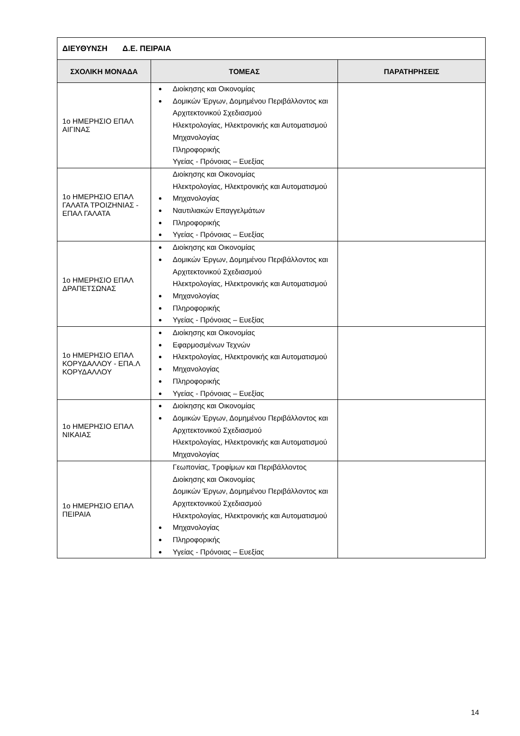| ΔΙΕΥΘΥΝΣΗ Δ.Ε. ΠΕΙΡΑΙΑ | | |
| ΣΧΟΛΙΚΗ ΜΟΝΑΔΑ | ΤΟΜΕΑΣ | ΠΑΡΑΤΗΡΗΣΕΙΣ |
| 1ο ΗΜΕΡΗΣΙΟ ΕΠΑΛ ΑΙΓΙΝΑΣ | Διοίκησης και Οικονομίας Δομικών Έργων, Δομημένου Περιβάλλοντος και Αρχιτεκτονικού Σχεδιασμού Ηλεκτρολογίας, Ηλεκτρονικής και Αυτοματισμού Μηχανολογίας Πληροφορικής Υγείας - Πρόνοιας – Ευεξίας | |
| 1ο ΗΜΕΡΗΣΙΟ ΕΠΑΛ ΓΑΛΑΤΑ ΤΡΟΙΖΗΝΙΑΣ - ΕΠΑΛ ΓΑΛΑΤΑ | Διοίκησης και Οικονομίας Ηλεκτρολογίας, Ηλεκτρονικής και Αυτοματισμού Μηχανολογίας Ναυτιλιακών Επαγγελμάτων Πληροφορικής Υγείας - Πρόνοιας – Ευεξίας | |
| 1ο ΗΜΕΡΗΣΙΟ ΕΠΑΛ ΔΡΑΠΕΤΣΩΝΑΣ | Διοίκησης και Οικονομίας Δομικών Έργων, Δομημένου Περιβάλλοντος και Αρχιτεκτονικού Σχεδιασμού Ηλεκτρολογίας, Ηλεκτρονικής και Αυτοματισμού Μηχανολογίας Πληροφορικής Υγείας - Πρόνοιας – Ευεξίας | |
| 1ο ΗΜΕΡΗΣΙΟ ΕΠΑΛ ΚΟΡΥΔΑΛΛΟΥ - ΕΠΑ.Λ ΚΟΡΥΔΑΛΛΟΥ | Διοίκησης και Οικονομίας Εφαρμοσμένων Τεχνών Ηλεκτρολογίας, Ηλεκτρονικής και Αυτοματισμού Μηχανολογίας Πληροφορικής Υγείας - Πρόνοιας – Ευεξίας | |
| 1ο ΗΜΕΡΗΣΙΟ ΕΠΑΛ ΝΙΚΑΙΑΣ | Διοίκησης και Οικονομίας Δομικών Έργων, Δομημένου Περιβάλλοντος και Αρχιτεκτονικού Σχεδιασμού Ηλεκτρολογίας, Ηλεκτρονικής και Αυτοματισμού Μηχανολογίας | |
| 1ο ΗΜΕΡΗΣΙΟ ΕΠΑΛ ΠΕΙΡΑΙΑ | Γεωπονίας, Τροφίμων και Περιβάλλοντος Διοίκησης και Οικονομίας Δομικών Έργων, Δομημένου Περιβάλλοντος και Αρχιτεκτονικού Σχεδιασμού Ηλεκτρολογίας, Ηλεκτρονικής και Αυτοματισμού Μηχανολογίας Πληροφορικής Υγείας - Πρόνοιας – Ευεξίας | |
14